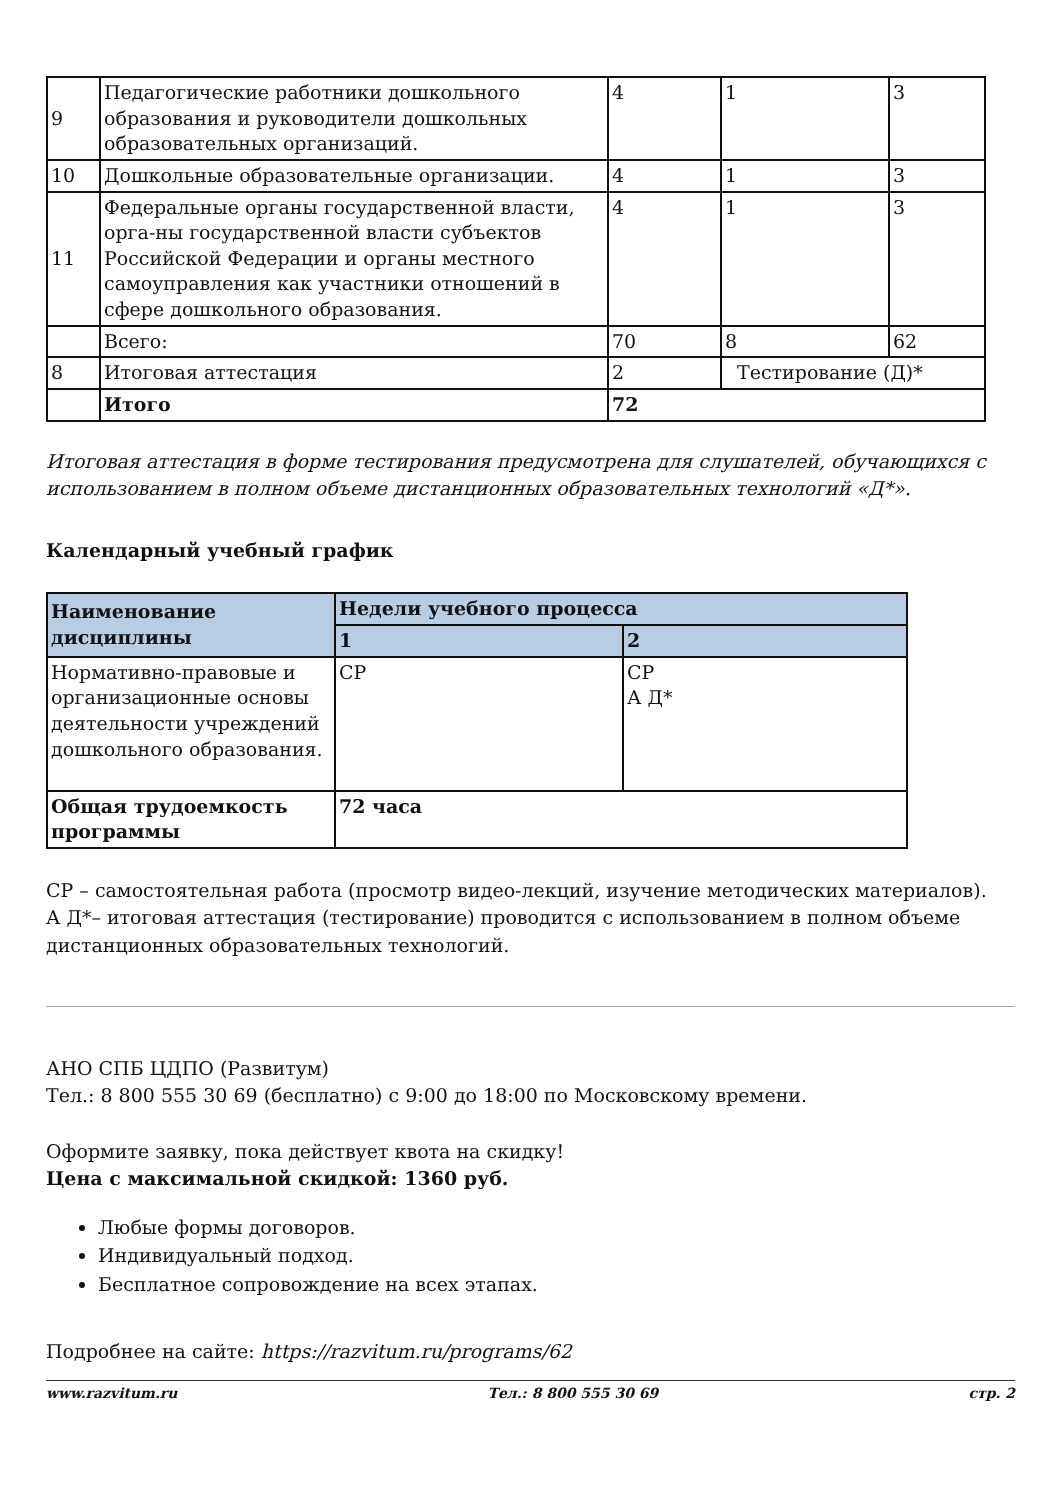| 9 | Педагогические работники дошкольного образования и руководители дошкольных образовательных организаций. | 4 | 1 | 3 |
| 10 | Дошкольные образовательные организации. | 4 | 1 | 3 |
| 11 | Федеральные органы государственной власти, орга-ны государственной власти субъектов Российской Федерации и органы местного самоуправления как участники отношений в сфере дошкольного образования. | 4 | 1 | 3 |
| | Всего: | 70 | 8 | 62 |
| 8 | Итоговая аттестация | 2 | Тестирование (Д)* | |
| | Итого | 72 | | |
Итоговая аттестация в форме тестирования предусмотрена для слушателей, обучающихся с использованием в полном объеме дистанционных образовательных технологий «Д*».
Календарный учебный график
| Наименование дисциплины | Недели учебного процесса | |
| --- | --- | --- |
| | 1 | 2 |
| Нормативно-правовые и организационные основы деятельности учреждений дошкольного образования. | СР | СР А Д* |
| Общая трудоемкость программы | 72 часа | |
СР – самостоятельная работа (просмотр видео-лекций, изучение методических материалов).
А Д*– итоговая аттестация (тестирование) проводится с использованием в полном объеме дистанционных образовательных технологий.
АНО СПБ ЦДПО (Развитум)
Тел.: 8 800 555 30 69 (бесплатно) с 9:00 до 18:00 по Московскому времени.
Оформите заявку, пока действует квота на скидку!
Цена с максимальной скидкой: 1360 руб.
Любые формы договоров.
Индивидуальный подход.
Бесплатное сопровождение на всех этапах.
Подробнее на сайте: https://razvitum.ru/programs/62
www.razvitum.ru Тел.: 8 800 555 30 69 стр. 2